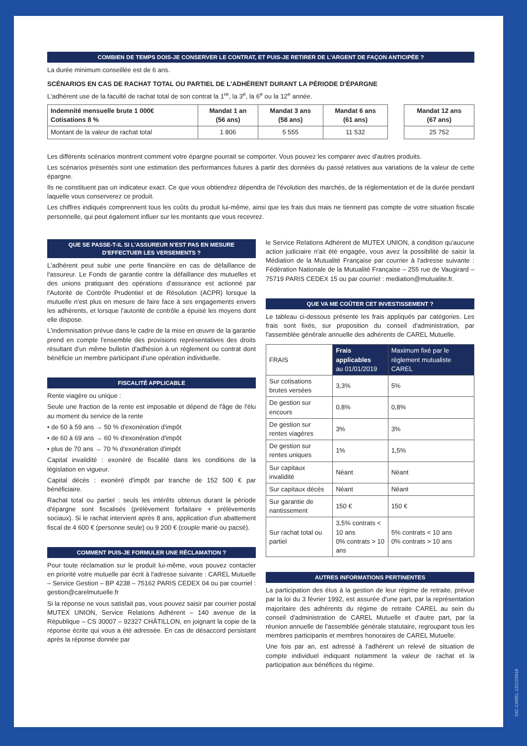COMBIEN DE TEMPS DOIS-JE CONSERVER LE CONTRAT, ET PUIS-JE RETIRER DE L'ARGENT DE FAÇON ANTICIPÉE ?
La durée minimum conseillée est de 6 ans.
SCÉNARIOS EN CAS DE RACHAT TOTAL OU PARTIEL DE L'ADHÉRENT DURANT LA PÉRIODE D'ÉPARGNE
L'adhérent use de la faculté de rachat total de son contrat la 1<sup>re</sup>, la 3<sup>e</sup>, la 6<sup>e</sup> ou la 12<sup>e</sup> année.
| Indemnité mensuelle brute 1 000€ Cotisations 8 % | Mandat 1 an (56 ans) | Mandat 3 ans (58 ans) | Mandat 6 ans (61 ans) | | Mandat 12 ans (67 ans) |
| --- | --- | --- | --- | --- | --- |
| Montant de la valeur de rachat total | 1 806 | 5 555 | 11 532 | | 25 752 |
Les différents scénarios montrent comment votre épargne pourrait se comporter. Vous pouvez les comparer avec d'autres produits.
Les scénarios présentés sont une estimation des performances futures à partir des données du passé relatives aux variations de la valeur de cette épargne.
Ils ne constituent pas un indicateur exact. Ce que vous obtiendrez dépendra de l'évolution des marchés, de la réglementation et de la durée pendant laquelle vous conserverez ce produit.
Les chiffres indiqués comprennent tous les coûts du produit lui-même, ainsi que les frais dus mais ne tiennent pas compte de votre situation fiscale personnelle, qui peut également influer sur les montants que vous recevrez.
QUE SE PASSE-T-IL SI L'ASSUREUR N'EST PAS EN MESURE D'EFFECTUER LES VERSEMENTS ?
L'adhérent peut subir une perte financière en cas de défaillance de l'assureur. Le Fonds de garantie contre la défaillance des mutuelles et des unions pratiquant des opérations d'assurance est actionné par l'Autorité de Contrôle Prudentiel et de Résolution (ACPR) lorsque la mutuelle n'est plus en mesure de faire face à ses engagements envers les adhérents, et lorsque l'autorité de contrôle a épuisé les moyens dont elle dispose.
L'indemnisation prévue dans le cadre de la mise en œuvre de la garantie prend en compte l'ensemble des provisions représentatives des droits résultant d'un même bulletin d'adhésion à un règlement ou contrat dont bénéficie un membre participant d'une opération individuelle.
FISCALITÉ APPLICABLE
Rente viagère ou unique :
Seule une fraction de la rente est imposable et dépend de l'âge de l'élu au moment du service de la rente
• de 50 à 59 ans → 50 % d'exonération d'impôt
• de 60 à 69 ans → 60 % d'exonération d'impôt
• plus de 70 ans → 70 % d'exonération d'impôt
Capital invalidité : exonéré de fiscalité dans les conditions de la législation en vigueur.
Capital décès : exonéré d'impôt par tranche de 152 500 € par bénéficiaire.
Rachat total ou partiel : seuls les intérêts obtenus durant la période d'épargne sont fiscalisés (prélèvement forfaitaire + prélèvements sociaux). Si le rachat intervient après 8 ans, application d'un abattement fiscal de 4 600 € (personne seule) ou 9 200 € (couple marié ou pacsé).
COMMENT PUIS-JE FORMULER UNE RÉCLAMATION ?
Pour toute réclamation sur le produit lui-même, vous pouvez contacter en priorité votre mutuelle par écrit à l'adresse suivante : CAREL Mutuelle – Service Gestion – BP 4238 – 75162 PARIS CEDEX 04 ou par courriel : gestion@carelmutuelle.fr
Si la réponse ne vous satisfait pas, vous pouvez saisir par courrier postal MUTEX UNION, Service Relations Adhérent – 140 avenue de la République – CS 30007 – 92327 CHÂTILLON, en joignant la copie de la réponse écrite qui vous a été adressée. En cas de désaccord persistant après la réponse donnée par
le Service Relations Adhérent de MUTEX UNION, à condition qu'aucune action judiciaire n'ait été engagée, vous avez la possibilité de saisir la Médiation de la Mutualité Française par courrier à l'adresse suivante : Fédération Nationale de la Mutualité Française – 255 rue de Vaugirard – 75719 PARIS CEDEX 15 ou par courriel : mediation@mutualite.fr.
QUE VA ME COÛTER CET INVESTISSEMENT ?
Le tableau ci-dessous présente les frais appliqués par catégories. Les frais sont fixés, sur proposition du conseil d'administration, par l'assemblée générale annuelle des adhérents de CAREL Mutuelle.
| FRAIS | Frais applicables au 01/01/2019 | Maximum fixé par le règlement mutualiste CAREL |
| --- | --- | --- |
| Sur cotisations brutes versées | 3,3% | 5% |
| De gestion sur encours | 0,8% | 0,8% |
| De gestion sur rentes viagères | 3% | 3% |
| De gestion sur rentes uniques | 1% | 1,5% |
| Sur capitaux invalidité | Néant | Néant |
| Sur capitaux décès | Néant | Néant |
| Sur garantie de nantissement | 150 € | 150 € |
| Sur rachat total ou partiel | 3,5% contrats < 10 ans 0% contrats > 10 ans | 5% contrats < 10 ans 0% contrats > 10 ans |
AUTRES INFORMATIONS PERTINENTES
La participation des élus à la gestion de leur régime de retraite, prévue par la loi du 3 février 1992, est assurée d'une part, par la représentation majoritaire des adhérents du régime de retraite CAREL au sein du conseil d'administration de CAREL Mutuelle et d'autre part, par la réunion annuelle de l'assemblée générale statutaire, regroupant tous les membres participants et membres honoraires de CAREL Mutuelle.
Une fois par an, est adressé à l'adhérent un relevé de situation de compte individuel indiquant notamment la valeur de rachat et la participation aux bénéfices du régime.
DIC CAREL 12/12/2018